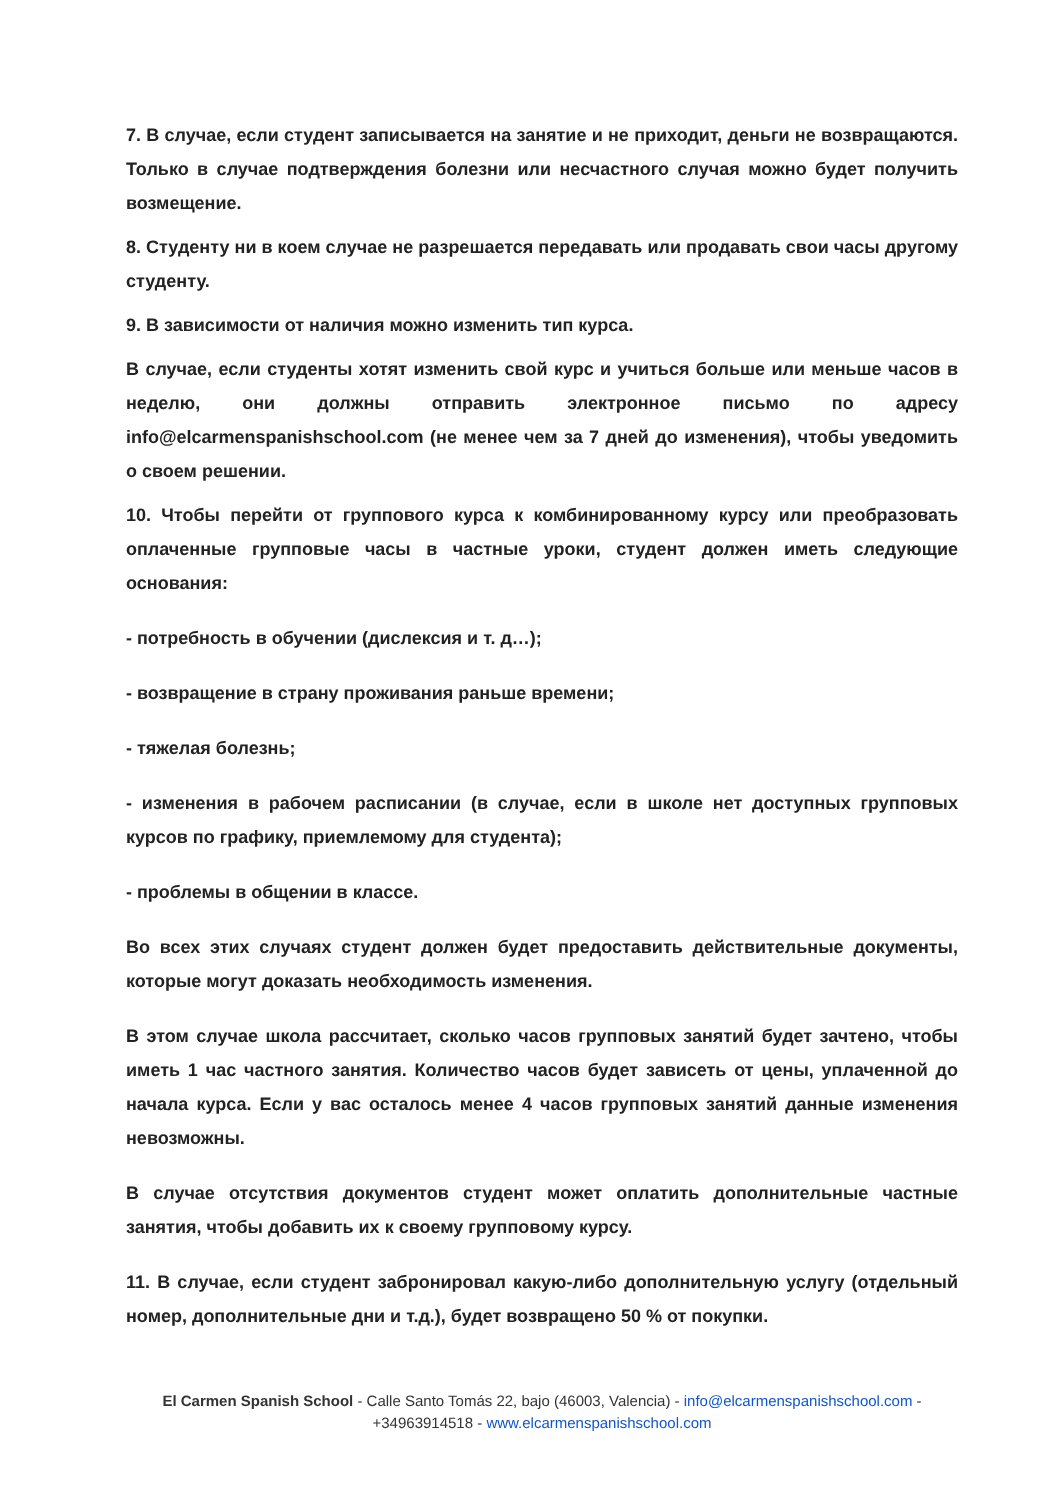7. В случае, если студент записывается на занятие и не приходит, деньги не возвращаются. Только в случае подтверждения болезни или несчастного случая можно будет получить возмещение.
8. Студенту ни в коем случае не разрешается передавать или продавать свои часы другому студенту.
9. В зависимости от наличия можно изменить тип курса.
В случае, если студенты хотят изменить свой курс и учиться больше или меньше часов в неделю, они должны отправить электронное письмо по адресу info@elcarmenspanishschool.com (не менее чем за 7 дней до изменения), чтобы уведомить о своем решении.
10. Чтобы перейти от группового курса к комбинированному курсу или преобразовать оплаченные групповые часы в частные уроки, студент должен иметь следующие основания:
- потребность в обучении (дислексия и т. д…);
- возвращение в страну проживания раньше времени;
- тяжелая болезнь;
- изменения в рабочем расписании (в случае, если в школе нет доступных групповых курсов по графику, приемлемому для студента);
- проблемы в общении в классе.
Во всех этих случаях студент должен будет предоставить действительные документы, которые могут доказать необходимость изменения.
В этом случае школа рассчитает, сколько часов групповых занятий будет зачтено, чтобы иметь 1 час частного занятия. Количество часов будет зависеть от цены, уплаченной до начала курса. Если у вас осталось менее 4 часов групповых занятий данные изменения невозможны.
В случае отсутствия документов студент может оплатить дополнительные частные занятия, чтобы добавить их к своему групповому курсу.
11. В случае, если студент забронировал какую-либо дополнительную услугу (отдельный номер, дополнительные дни и т.д.), будет возвращено 50 % от покупки.
El Carmen Spanish School - Calle Santo Tomás 22, bajo (46003, Valencia) - info@elcarmenspanishschool.com - +34963914518 - www.elcarmenspanishschool.com